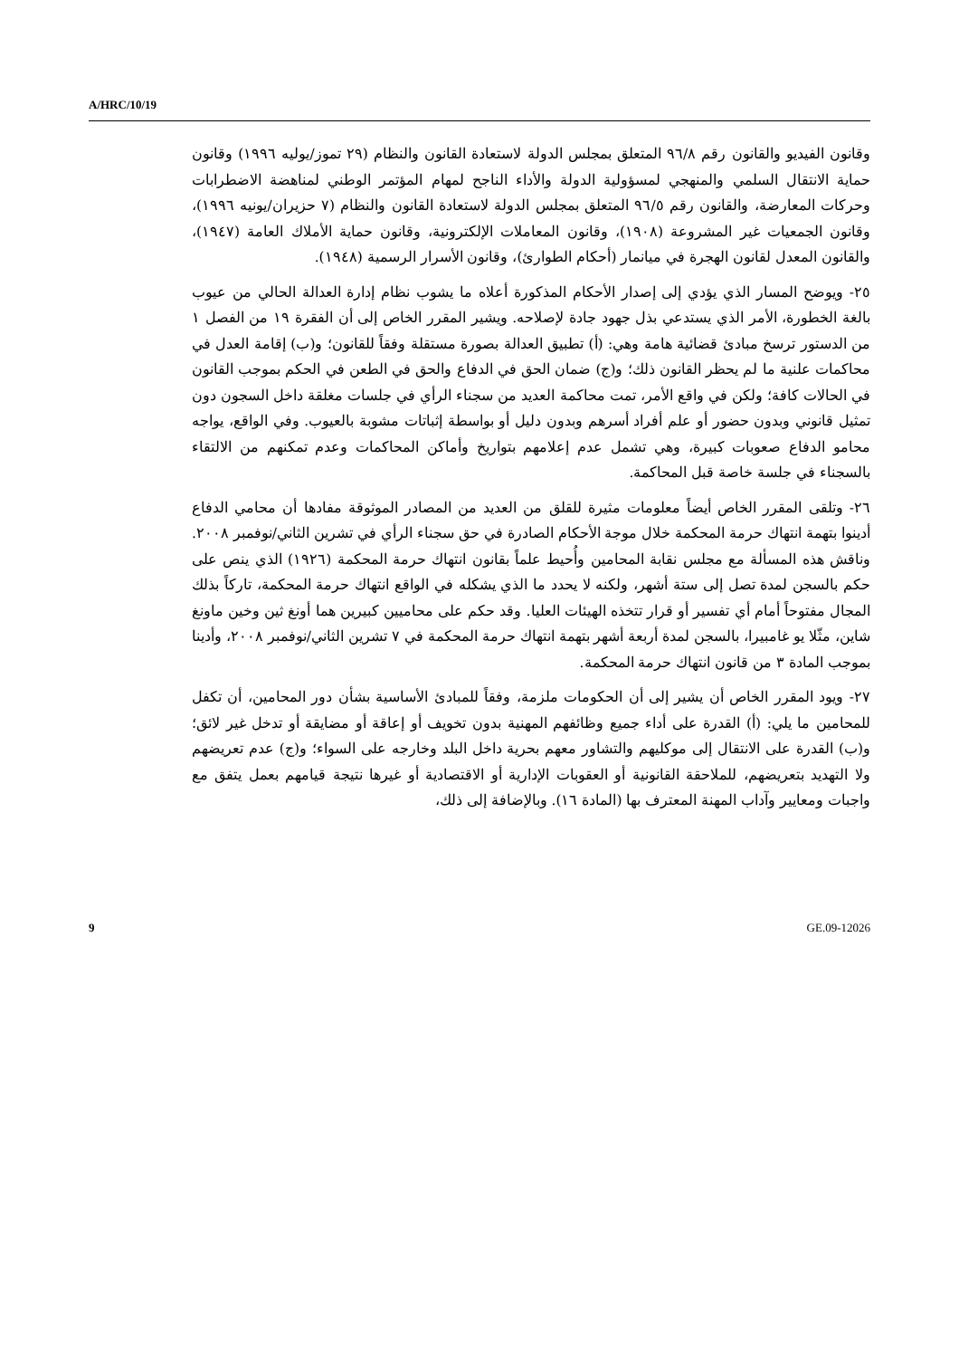A/HRC/10/19
وقانون الفيديو والقانون رقم ٩٦/٨ المتعلق بمجلس الدولة لاستعادة القانون والنظام (٢٩ تموز/يوليه ١٩٩٦) وقانون حماية الانتقال السلمي والمنهجي لمسؤولية الدولة والأداء الناجح لمهام المؤتمر الوطني لمناهضة الاضطرابات وحركات المعارضة، والقانون رقم ٩٦/٥ المتعلق بمجلس الدولة لاستعادة القانون والنظام (٧ حزيران/يونيه ١٩٩٦)، وقانون الجمعيات غير المشروعة (١٩٠٨)، وقانون المعاملات الإلكترونية، وقانون حماية الأملاك العامة (١٩٤٧)، والقانون المعدل لقانون الهجرة في ميانمار (أحكام الطوارئ)، وقانون الأسرار الرسمية (١٩٤٨).
٢٥- ويوضح المسار الذي يؤدي إلى إصدار الأحكام المذكورة أعلاه ما يشوب نظام إدارة العدالة الحالي من عيوب بالغة الخطورة، الأمر الذي يستدعي بذل جهود جادة لإصلاحه. ويشير المقرر الخاص إلى أن الفقرة ١٩ من الفصل ١ من الدستور ترسخ مبادئ قضائية هامة وهي: (أ) تطبيق العدالة بصورة مستقلة وفقاً للقانون؛ و(ب) إقامة العدل في محاكمات علنية ما لم يحظر القانون ذلك؛ و(ج) ضمان الحق في الدفاع والحق في الطعن في الحكم بموجب القانون في الحالات كافة؛ ولكن في واقع الأمر، تمت محاكمة العديد من سجناء الرأي في جلسات مغلقة داخل السجون دون تمثيل قانوني وبدون حضور أو علم أفراد أسرهم وبدون دليل أو بواسطة إثباتات مشوبة بالعيوب. وفي الواقع، يواجه محامو الدفاع صعوبات كبيرة، وهي تشمل عدم إعلامهم بتواريخ وأماكن المحاكمات وعدم تمكنهم من الالتقاء بالسجناء في جلسة خاصة قبل المحاكمة.
٢٦- وتلقى المقرر الخاص أيضاً معلومات مثيرة للقلق من العديد من المصادر الموثوقة مفادها أن محامي الدفاع أدينوا بتهمة انتهاك حرمة المحكمة خلال موجة الأحكام الصادرة في حق سجناء الرأي في تشرين الثاني/نوفمبر ٢٠٠٨. وناقش هذه المسألة مع مجلس نقابة المحامين وأُحيط علماً بقانون انتهاك حرمة المحكمة (١٩٢٦) الذي ينص على حكم بالسجن لمدة تصل إلى ستة أشهر، ولكنه لا يحدد ما الذي يشكله في الواقع انتهاك حرمة المحكمة، تاركاً بذلك المجال مفتوحاً أمام أي تفسير أو قرار تتخذه الهيئات العليا. وقد حكم على محاميين كبيرين هما أونغ ثين وخين ماونغ شاين، مثّلا يو غامبيرا، بالسجن لمدة أربعة أشهر بتهمة انتهاك حرمة المحكمة في ٧ تشرين الثاني/نوفمبر ٢٠٠٨، وأدينا بموجب المادة ٣ من قانون انتهاك حرمة المحكمة.
٢٧- ويود المقرر الخاص أن يشير إلى أن الحكومات ملزمة، وفقاً للمبادئ الأساسية بشأن دور المحامين، أن تكفل للمحامين ما يلي: (أ) القدرة على أداء جميع وظائفهم المهنية بدون تخويف أو إعاقة أو مضايقة أو تدخل غير لائق؛ و(ب) القدرة على الانتقال إلى موكليهم والتشاور معهم بحرية داخل البلد وخارجه على السواء؛ و(ج) عدم تعريضهم ولا التهديد بتعريضهم، للملاحقة القانونية أو العقوبات الإدارية أو الاقتصادية أو غيرها نتيجة قيامهم بعمل يتفق مع واجبات ومعايير وآداب المهنة المعترف بها (المادة ١٦). وبالإضافة إلى ذلك،
9 GE.09-12026